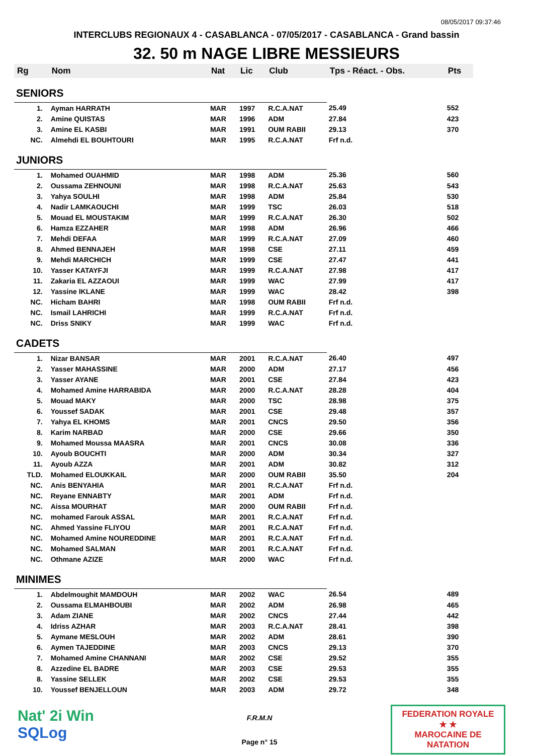08/05/2017 09:37:46
INTERCLUBS REGIONAUX 4 - CASABLANCA - 07/05/2017 - CASABLANCA - Grand bassin
32. 50 m NAGE LIBRE MESSIEURS
| Rg | Nom | Nat | Lic | Club | Tps - Réact. - Obs. | Pts |
| --- | --- | --- | --- | --- | --- | --- |
| SENIORS | | | | | | |
| 1. | Ayman HARRATH | MAR | 1997 | R.C.A.NAT | 25.49 | 552 |
| 2. | Amine QUISTAS | MAR | 1996 | ADM | 27.84 | 423 |
| 3. | Amine EL KASBI | MAR | 1991 | OUM RABII | 29.13 | 370 |
| NC. | Almehdi EL BOUHTOURI | MAR | 1995 | R.C.A.NAT | Frf n.d. | |
| JUNIORS | | | | | | |
| 1. | Mohamed OUAHMID | MAR | 1998 | ADM | 25.36 | 560 |
| 2. | Oussama ZEHNOUNI | MAR | 1998 | R.C.A.NAT | 25.63 | 543 |
| 3. | Yahya SOULHI | MAR | 1998 | ADM | 25.84 | 530 |
| 4. | Nadir LAMKAOUCHI | MAR | 1999 | TSC | 26.03 | 518 |
| 5. | Mouad EL MOUSTAKIM | MAR | 1999 | R.C.A.NAT | 26.30 | 502 |
| 6. | Hamza EZZAHER | MAR | 1998 | ADM | 26.96 | 466 |
| 7. | Mehdi DEFAA | MAR | 1999 | R.C.A.NAT | 27.09 | 460 |
| 8. | Ahmed BENNAJEH | MAR | 1998 | CSE | 27.11 | 459 |
| 9. | Mehdi MARCHICH | MAR | 1999 | CSE | 27.47 | 441 |
| 10. | Yasser KATAYFJI | MAR | 1999 | R.C.A.NAT | 27.98 | 417 |
| 11. | Zakaria EL AZZAOUI | MAR | 1999 | WAC | 27.99 | 417 |
| 12. | Yassine IKLANE | MAR | 1999 | WAC | 28.42 | 398 |
| NC. | Hicham BAHRI | MAR | 1998 | OUM RABII | Frf n.d. | |
| NC. | Ismail LAHRICHI | MAR | 1999 | R.C.A.NAT | Frf n.d. | |
| NC. | Driss SNIKY | MAR | 1999 | WAC | Frf n.d. | |
| CADETS | | | | | | |
| 1. | Nizar BANSAR | MAR | 2001 | R.C.A.NAT | 26.40 | 497 |
| 2. | Yasser MAHASSINE | MAR | 2000 | ADM | 27.17 | 456 |
| 3. | Yasser AYANE | MAR | 2001 | CSE | 27.84 | 423 |
| 4. | Mohamed Amine HARRABIDA | MAR | 2000 | R.C.A.NAT | 28.28 | 404 |
| 5. | Mouad MAKY | MAR | 2000 | TSC | 28.98 | 375 |
| 6. | Youssef SADAK | MAR | 2001 | CSE | 29.48 | 357 |
| 7. | Yahya EL KHOMS | MAR | 2001 | CNCS | 29.50 | 356 |
| 8. | Karim NARBAD | MAR | 2000 | CSE | 29.66 | 350 |
| 9. | Mohamed Moussa MAASRA | MAR | 2001 | CNCS | 30.08 | 336 |
| 10. | Ayoub BOUCHTI | MAR | 2000 | ADM | 30.34 | 327 |
| 11. | Ayoub AZZA | MAR | 2001 | ADM | 30.82 | 312 |
| TLD. | Mohamed ELOUKKAIL | MAR | 2000 | OUM RABII | 35.50 | 204 |
| NC. | Anis BENYAHIA | MAR | 2001 | R.C.A.NAT | Frf n.d. | |
| NC. | Reyane ENNABTY | MAR | 2001 | ADM | Frf n.d. | |
| NC. | Aissa MOURHAT | MAR | 2000 | OUM RABII | Frf n.d. | |
| NC. | mohamed Farouk ASSAL | MAR | 2001 | R.C.A.NAT | Frf n.d. | |
| NC. | Ahmed Yassine FLIYOU | MAR | 2001 | R.C.A.NAT | Frf n.d. | |
| NC. | Mohamed Amine NOUREDDINE | MAR | 2001 | R.C.A.NAT | Frf n.d. | |
| NC. | Mohamed SALMAN | MAR | 2001 | R.C.A.NAT | Frf n.d. | |
| NC. | Othmane AZIZE | MAR | 2000 | WAC | Frf n.d. | |
| MINIMES | | | | | | |
| 1. | Abdelmoughit MAMDOUH | MAR | 2002 | WAC | 26.54 | 489 |
| 2. | Oussama ELMAHBOUBI | MAR | 2002 | ADM | 26.98 | 465 |
| 3. | Adam ZIANE | MAR | 2002 | CNCS | 27.44 | 442 |
| 4. | Idriss AZHAR | MAR | 2003 | R.C.A.NAT | 28.41 | 398 |
| 5. | Aymane MESLOUH | MAR | 2002 | ADM | 28.61 | 390 |
| 6. | Aymen TAJEDDINE | MAR | 2003 | CNCS | 29.13 | 370 |
| 7. | Mohamed Amine CHANNANI | MAR | 2002 | CSE | 29.52 | 355 |
| 8. | Azzedine EL BADRE | MAR | 2003 | CSE | 29.53 | 355 |
| 8. | Yassine SELLEK | MAR | 2002 | CSE | 29.53 | 355 |
| 10. | Youssef BENJELLOUN | MAR | 2003 | ADM | 29.72 | 348 |
Nat' 2i Win
SQLog
F.R.M.N
Page n° 15
FEDERATION ROYALE
★ ★
MAROCAINE DE NATATION